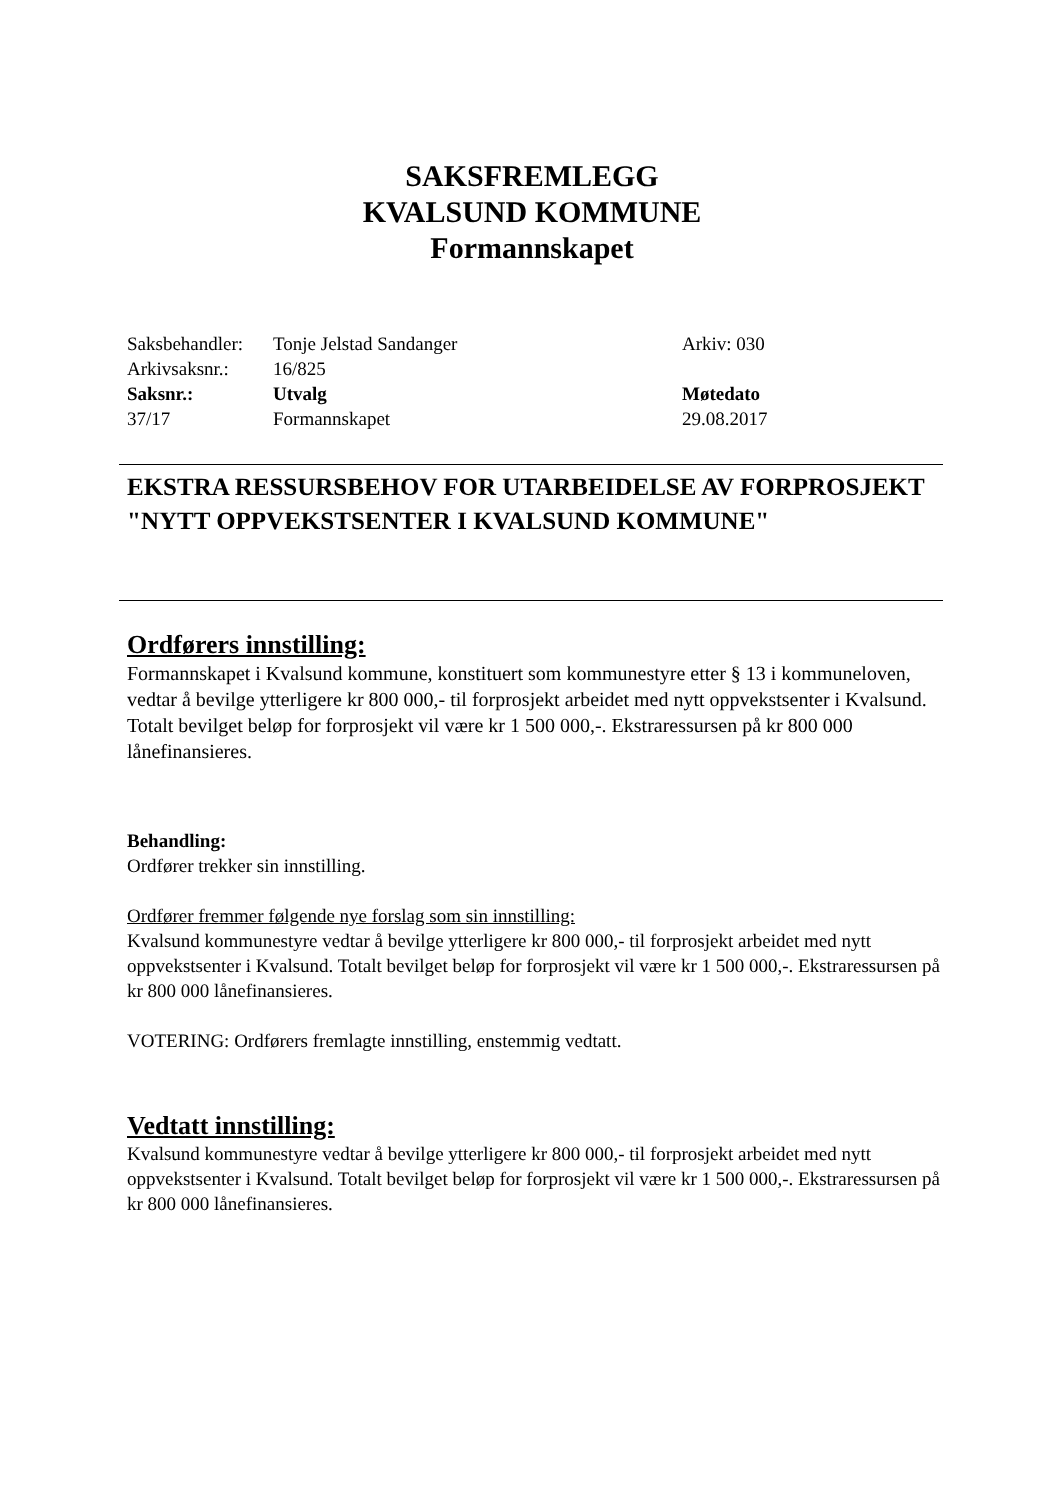SAKSFREMLEGG
KVALSUND KOMMUNE
Formannskapet
| Saksbehandler: | Tonje Jelstad Sandanger | Arkiv: 030 |
| Arkivsaksnr.: | 16/825 | |
| Saksnr.: | Utvalg | Møtedato |
| 37/17 | Formannskapet | 29.08.2017 |
EKSTRA RESSURSBEHOV FOR UTARBEIDELSE AV FORPROSJEKT "NYTT OPPVEKSTSENTER I KVALSUND KOMMUNE"
Ordførers innstilling:
Formannskapet i Kvalsund kommune, konstituert som kommunestyre etter § 13 i kommuneloven, vedtar å bevilge ytterligere kr 800 000,- til forprosjekt arbeidet med nytt oppvekstsenter i Kvalsund. Totalt bevilget beløp for forprosjekt vil være kr 1 500 000,-. Ekstraressursen på kr 800 000 lånefinansieres.
Behandling:
Ordfører trekker sin innstilling.
Ordfører fremmer følgende nye forslag som sin innstilling:
Kvalsund kommunestyre vedtar å bevilge ytterligere kr 800 000,- til forprosjekt arbeidet med nytt oppvekstsenter i Kvalsund. Totalt bevilget beløp for forprosjekt vil være kr 1 500 000,-. Ekstraressursen på kr 800 000 lånefinansieres.
VOTERING: Ordførers fremlagte innstilling, enstemmig vedtatt.
Vedtatt innstilling:
Kvalsund kommunestyre vedtar å bevilge ytterligere kr 800 000,- til forprosjekt arbeidet med nytt oppvekstsenter i Kvalsund. Totalt bevilget beløp for forprosjekt vil være kr 1 500 000,-. Ekstraressursen på kr 800 000 lånefinansieres.